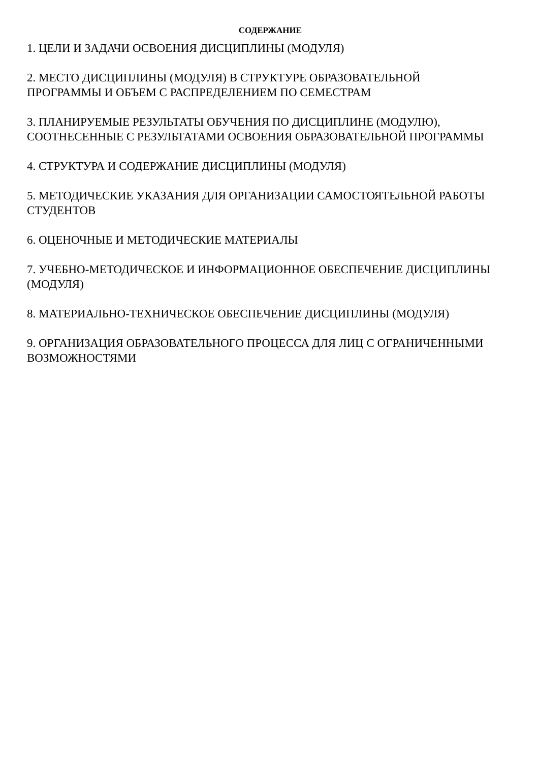СОДЕРЖАНИЕ
1. ЦЕЛИ И ЗАДАЧИ ОСВОЕНИЯ ДИСЦИПЛИНЫ (МОДУЛЯ)
2. МЕСТО ДИСЦИПЛИНЫ (МОДУЛЯ) В СТРУКТУРЕ ОБРАЗОВАТЕЛЬНОЙ ПРОГРАММЫ И ОБЪЕМ С РАСПРЕДЕЛЕНИЕМ ПО СЕМЕСТРАМ
3. ПЛАНИРУЕМЫЕ РЕЗУЛЬТАТЫ ОБУЧЕНИЯ ПО ДИСЦИПЛИНЕ (МОДУЛЮ), СООТНЕСЕННЫЕ С РЕЗУЛЬТАТАМИ ОСВОЕНИЯ ОБРАЗОВАТЕЛЬНОЙ ПРОГРАММЫ
4. СТРУКТУРА И СОДЕРЖАНИЕ ДИСЦИПЛИНЫ (МОДУЛЯ)
5. МЕТОДИЧЕСКИЕ УКАЗАНИЯ ДЛЯ ОРГАНИЗАЦИИ САМОСТОЯТЕЛЬНОЙ РАБОТЫ СТУДЕНТОВ
6. ОЦЕНОЧНЫЕ И МЕТОДИЧЕСКИЕ МАТЕРИАЛЫ
7. УЧЕБНО-МЕТОДИЧЕСКОЕ И ИНФОРМАЦИОННОЕ ОБЕСПЕЧЕНИЕ ДИСЦИПЛИНЫ (МОДУЛЯ)
8. МАТЕРИАЛЬНО-ТЕХНИЧЕСКОЕ ОБЕСПЕЧЕНИЕ ДИСЦИПЛИНЫ (МОДУЛЯ)
9. ОРГАНИЗАЦИЯ ОБРАЗОВАТЕЛЬНОГО ПРОЦЕССА ДЛЯ ЛИЦ С ОГРАНИЧЕННЫМИ ВОЗМОЖНОСТЯМИ